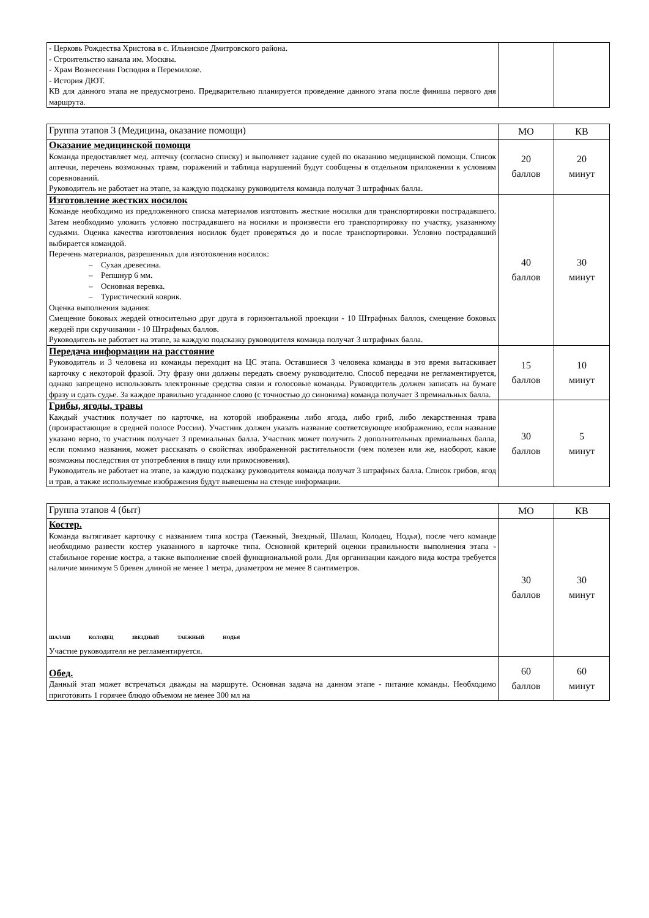| - Церковь Рождества Христова в с. Ильинское Дмитровского района. - Строительство канала им. Москвы. - Храм Вознесения Господня в Перемилове. - История ДЮТ. КВ для данного этапа не предусмотрено. Предварительно планируется проведение данного этапа после финиша первого дня маршрута. | | |
| Группа этапов 3 (Медицина, оказание помощи) | МО | КВ |
| --- | --- | --- |
| Оказание медицинской помощи Команда предоставляет мед. аптечку (согласно списку) и выполняет задание судей по оказанию медицинской помощи. Список аптечки, перечень возможных травм, поражений и таблица нарушений будут сообщены в отдельном приложении к условиям соревнований. Руководитель не работает на этапе, за каждую подсказку руководителя команда получат 3 штрафных балла. | 20 баллов | 20 минут |
| Изготовление жестких носилок Команде необходимо из предложенного списка материалов изготовить жесткие носилки для транспортировки пострадавшего. Затем необходимо уложить условно пострадавшего на носилки и произвести его транспортировку по участку, указанному судьями. Оценка качества изготовления носилок будет проверяться до и после транспортировки. Условно пострадавший выбирается командой. Перечень материалов, разрешенных для изготовления носилок: – Сухая древесина. – Репшнур 6 мм. – Основная веревка. – Туристический коврик. Оценка выполнения задания: Смещение боковых жердей относительно друг друга в горизонтальной проекции - 10 Штрафных баллов, смещение боковых жердей при скручивании - 10 Штрафных баллов. Руководитель не работает на этапе, за каждую подсказку руководителя команда получат 3 штрафных балла. | 40 баллов | 30 минут |
| Передача информации на расстояние Руководитель и 3 человека из команды переходит на ЦС этапа. Оставшиеся 3 человека команды в это время вытаскивает карточку с некоторой фразой. Эту фразу они должны передать своему руководителю. Способ передачи не регламентируется, однако запрещено использовать электронные средства связи и голосовые команды. Руководитель должен записать на бумаге фразу и сдать судье. За каждое правильно угаданное слово (с точностью до синонима) команда получает 3 премиальных балла. | 15 баллов | 10 минут |
| Грибы, ягоды, травы Каждый участник получает по карточке, на которой изображены либо ягода, либо гриб, либо лекарственная трава (произрастающие в средней полосе России). Участник должен указать название соответсвующее изображению, если название указано верно, то участник получает 3 премиальных балла. Участник может получить 2 дополнительных премиальных балла, если помимо названия, может рассказать о свойствах изображенной растительности (чем полезен или же, наоборот, какие возможны последствия от употребления в пищу или прикосновения). Руководитель не работает на этапе, за каждую подсказку руководителя команда получат 3 штрафных балла. Список грибов, ягод и трав, а также используемые изображения будут вывешены на стенде информации. | 30 баллов | 5 минут |
| Группа этапов 4 (быт) | МО | КВ |
| --- | --- | --- |
| Костер. Команда вытягивает карточку с названием типа костра (Таежный, Звездный, Шалаш, Колодец, Нодья), после чего команде необходимо развести костер указанного в карточке типа. Основной критерий оценки правильности выполнения этапа - стабильное горение костра, а также выполнение своей функциональной роли. Для организации каждого вида костра требуется наличие минимум 5 бревен длиной не менее 1 метра, диаметром не менее 8 сантиметров. ШАЛАШ КОЛОДЕЦ ЗВЕЗДНЫЙ ТАЕЖНЫЙ НОДЬЯ Участие руководителя не регламентируется. | 30 баллов | 30 минут |
| Обед. Данный этап может встречаться дважды на маршруте. Основная задача на данном этапе - питание команды. Необходимо приготовить 1 горячее блюдо объемом не менее 300 мл на | 60 баллов | 60 минут |